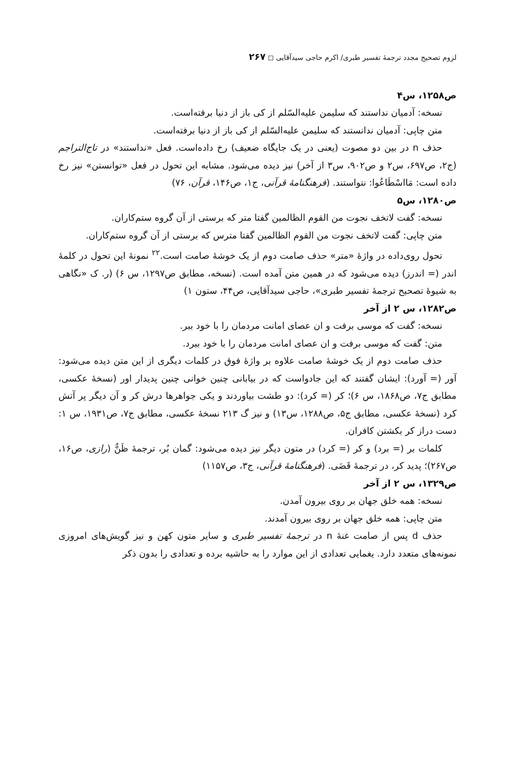لزوم تصحیح مجدد ترجمهٔ تفسیر طبری/ اکرم حاجی سیدآقایی ◻ ۲۶۷
ص۱۲۵۸، س۴
نسخه: آدمیان نداستند که سلیمن علیه‌السّلم از کی باز از دنیا برفته‌است.
متن چاپی: آدمیان ندانستند که سلیمن علیه‌السّلم از کی باز از دنیا برفته‌است.
حذف n در بین دو مصوت (یعنی در یک جایگاه ضعیف) رخ داده‌است. فعل «نداستند» در تاج‌التراجم (ج۲، ص۶۹۷، س۲ و ص۹۰۲، س۳ از آخر) نیز دیده می‌شود. مشابه این تحول در فعل «توانستن» نیز رخ داده است: مَااسْطَاعُوا: نتواستند. (فرهنگنامهٔ قرآنی، ج۱، ص۱۴۶، قرآن، ۷۶)
ص۱۲۸۰، س۵
نسخه: گفت لاتخف نجوت من القوم الظالمین گفتا متر که برستی از آن گروه ستم‌کاران.
متن چاپی: گفت لاتخف نجوت من القوم الظالمین گفتا مترس که برستی از آن گروه ستم‌کاران.
تحول روی‌داده در واژهٔ «متر» حذف صامت دوم از یک خوشهٔ صامت است.<sup>۲۲</sup> نمونهٔ این تحول در کلمهٔ اندر (= اندرز) دیده می‌شود که در همین متن آمده است. (نسخه، مطابق ص۱۲۹۷، س ۶) (ر. ک «نگاهی به شیوهٔ تصحیح ترجمهٔ تفسیر طبری»، حاجی سیدآقایی، ص۴۴، ستون ۱)
ص۱۲۸۲، س ۲ از آخر
نسخه: گفت که موسی برفت و ان عصای امانت مردمان را با خود ببر.
متن: گفت که موسی برفت و ان عصای امانت مردمان را با خود ببرد.
حذف صامت دوم از یک خوشهٔ صامت علاوه بر واژهٔ فوق در کلمات دیگری از این متن دیده می‌شود: آور (= آورد): ایشان گفتند که این جادواست که در بیابانی چنین خوانی چنین پدیدار اور (نسخهٔ عکسی، مطابق ج۷، ص۱۸۶۸، س ۶)؛ کر (= کرد): دو طشت بیاوردند و یکی جواهرها درش کر و آن دیگر پر آتش کرد (نسخهٔ عکسی، مطابق ج۵، ص۱۲۸۸، س۱۳) و نیز گ ۲۱۳ نسخهٔ عکسی، مطابق ج۷، ص۱۹۳۱، س ۱: دست دراز کر بکشتن کافران.
کلمات بر (= برد) و کر (= کرد) در متون دیگر نیز دیده می‌شود: گمان بُر، ترجمهٔ ظَنٌّ (رازی، ص۱۶، ص۲۶۷)؛ پدید کر، در ترجمهٔ قَضَی. (فرهنگنامهٔ قرآنی، ج۳، ص۱۱۵۷)
ص۱۳۲۹، س ۲ از آخر
نسخه: همه خلق جهان بر روی بیرون آمدن.
متن چاپی: همه خلق جهان بر روی بیرون آمدند.
حذف d پس از صامت غنهٔ n در ترجمهٔ تفسیر طبری و سایر متون کهن و نیز گویش‌های امروزی نمونه‌های متعدد دارد. یغمایی تعدادی از این موارد را به حاشیه برده و تعدادی را بدون ذکر